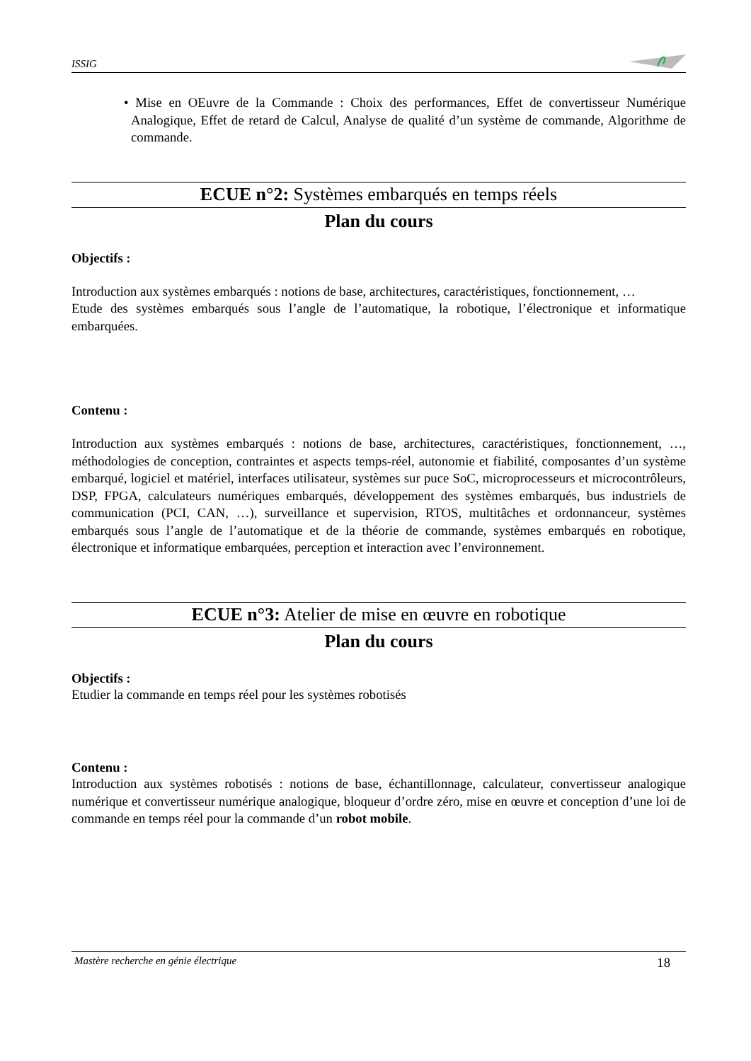ISSIG
• Mise en OEuvre de la Commande : Choix des performances, Effet de convertisseur Numérique Analogique, Effet de retard de Calcul, Analyse de qualité d’un système de commande, Algorithme de commande.
ECUE n°2: Systèmes embarqués en temps réels
Plan du cours
Objectifs :
Introduction aux systèmes embarqués : notions de base, architectures, caractéristiques, fonctionnement, …
Etude des systèmes embarqués sous l’angle de l’automatique, la robotique, l’électronique et informatique embarquées.
Contenu :
Introduction aux systèmes embarqués : notions de base, architectures, caractéristiques, fonctionnement, …, méthodologies de conception, contraintes et aspects temps-réel, autonomie et fiabilité, composantes d’un système embarqué, logiciel et matériel, interfaces utilisateur, systèmes sur puce SoC, microprocesseurs et microcontrôleurs, DSP, FPGA, calculateurs numériques embarqués, développement des systèmes embarqués, bus industriels de communication (PCI, CAN, …), surveillance et supervision, RTOS, multitâches et ordonnanceur, systèmes embarqués sous l’angle de l’automatique et de la théorie de commande, systèmes embarqués en robotique, électronique et informatique embarquées, perception et interaction avec l’environnement.
ECUE n°3: Atelier de mise en œuvre en robotique
Plan du cours
Objectifs :
Etudier la commande en temps réel pour les systèmes robotisés
Contenu :
Introduction aux systèmes robotisés : notions de base, échantillonnage, calculateur, convertisseur analogique numérique et convertisseur numérique analogique, bloqueur d’ordre zéro, mise en œuvre et conception d’une loi de commande en temps réel pour la commande d’un robot mobile.
Mastère recherche en génie électrique 18